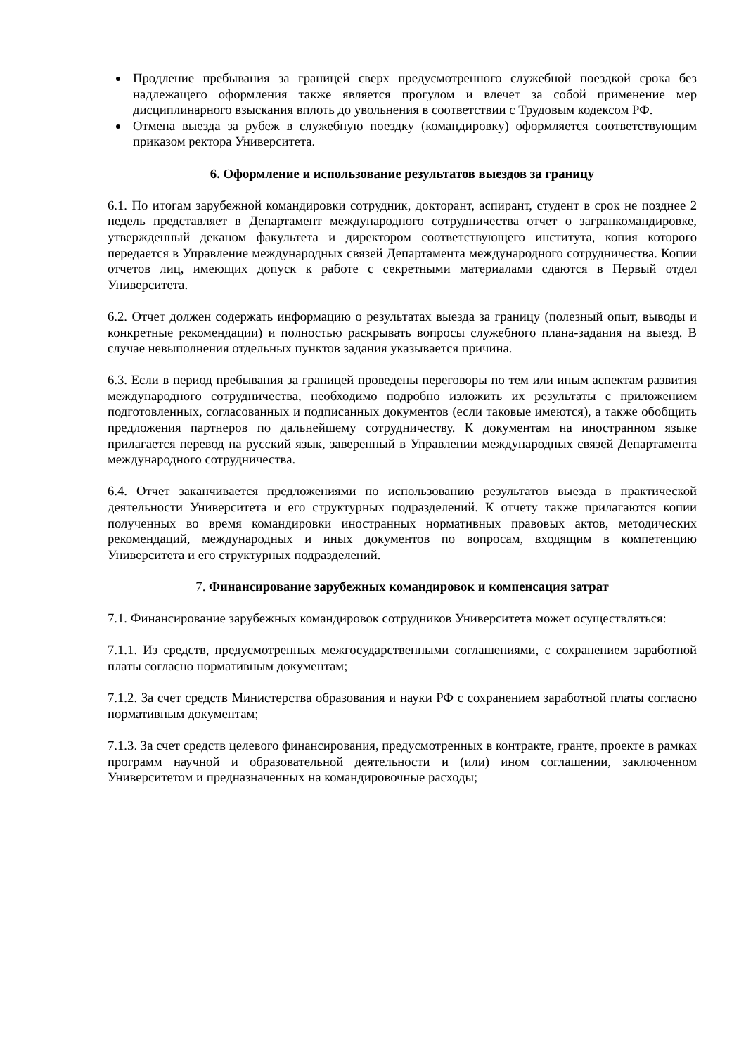Продление пребывания за границей сверх предусмотренного служебной поездкой срока без надлежащего оформления также является прогулом и влечет за собой применение мер дисциплинарного взыскания вплоть до увольнения в соответствии с Трудовым кодексом РФ.
Отмена выезда за рубеж в служебную поездку (командировку) оформляется соответствующим приказом ректора Университета.
6. Оформление и использование результатов выездов за границу
6.1. По итогам зарубежной командировки сотрудник, докторант, аспирант, студент в срок не позднее 2 недель представляет в Департамент международного сотрудничества отчет о загранкомандировке, утвержденный деканом факультета и директором соответствующего института, копия которого передается в Управление международных связей Департамента международного сотрудничества. Копии отчетов лиц, имеющих допуск к работе с секретными материалами сдаются в Первый отдел Университета.
6.2. Отчет должен содержать информацию о результатах выезда за границу (полезный опыт, выводы и конкретные рекомендации) и полностью раскрывать вопросы служебного плана-задания на выезд. В случае невыполнения отдельных пунктов задания указывается причина.
6.3. Если в период пребывания за границей проведены переговоры по тем или иным аспектам развития международного сотрудничества, необходимо подробно изложить их результаты с приложением подготовленных, согласованных и подписанных документов (если таковые имеются), а также обобщить предложения партнеров по дальнейшему сотрудничеству. К документам на иностранном языке прилагается перевод на русский язык, заверенный в Управлении международных связей Департамента международного сотрудничества.
6.4. Отчет заканчивается предложениями по использованию результатов выезда в практической деятельности Университета и его структурных подразделений. К отчету также прилагаются копии полученных во время командировки иностранных нормативных правовых актов, методических рекомендаций, международных и иных документов по вопросам, входящим в компетенцию Университета и его структурных подразделений.
7. Финансирование зарубежных командировок и компенсация затрат
7.1. Финансирование зарубежных командировок сотрудников Университета может осуществляться:
7.1.1. Из средств, предусмотренных межгосударственными соглашениями, с сохранением заработной платы согласно нормативным документам;
7.1.2. За счет средств Министерства образования и науки РФ с сохранением заработной платы согласно нормативным документам;
7.1.3. За счет средств целевого финансирования, предусмотренных в контракте, гранте, проекте в рамках программ научной и образовательной деятельности и (или) ином соглашении, заключенном Университетом и предназначенных на командировочные расходы;